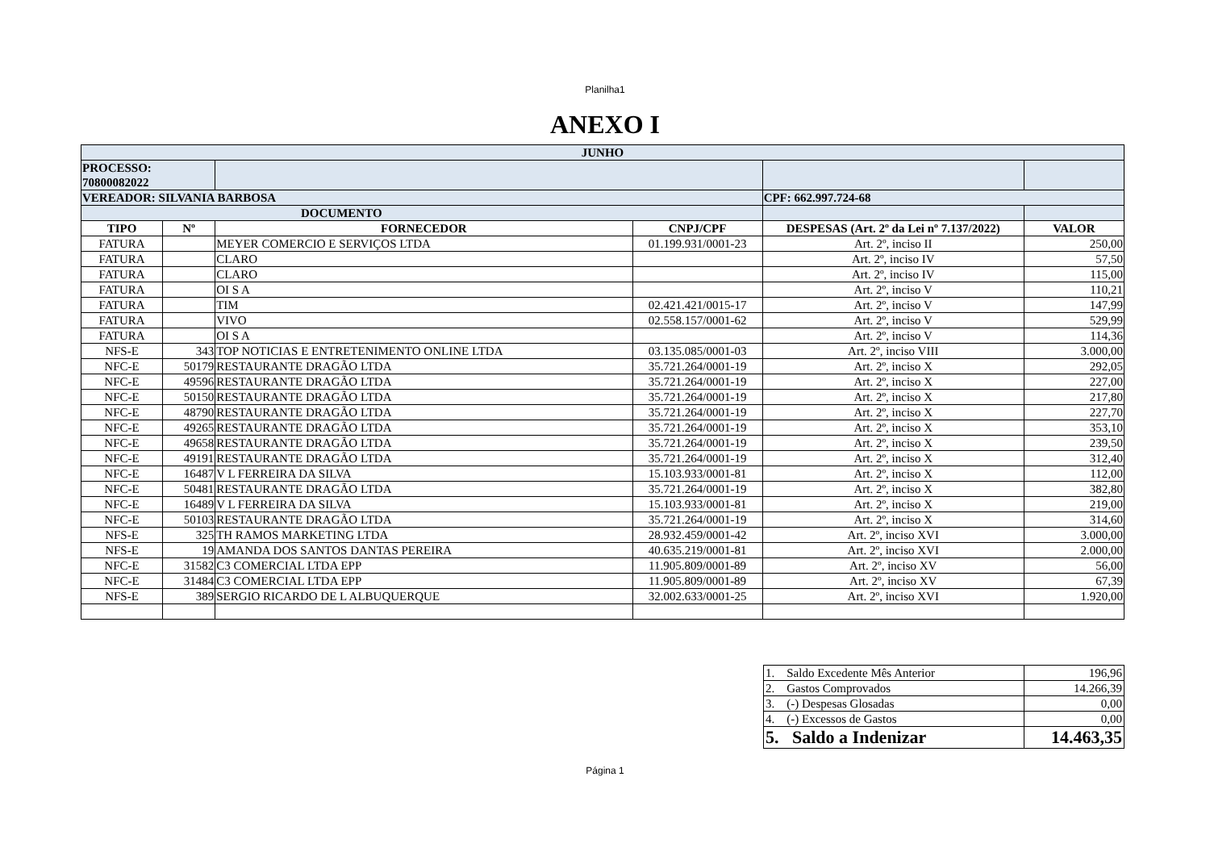Planilha1
ANEXO I
| JUNHO | | | | | |
| --- | --- | --- | --- | --- | --- |
| PROCESSO: 70800082022 | | | | | |
| VEREADOR: SILVANIA BARBOSA | | | | CPF: 662.997.724-68 | |
| DOCUMENTO | | | | | |
| TIPO | Nº | FORNECEDOR | CNPJ/CPF | DESPESAS (Art. 2º da Lei nº 7.137/2022) | VALOR |
| FATURA | | MEYER COMERCIO E SERVIÇOS LTDA | 01.199.931/0001-23 | Art. 2º, inciso II | 250,00 |
| FATURA | | CLARO | | Art. 2º, inciso IV | 57,50 |
| FATURA | | CLARO | | Art. 2º, inciso IV | 115,00 |
| FATURA | | OI S A | | Art. 2º, inciso V | 110,21 |
| FATURA | | TIM | 02.421.421/0015-17 | Art. 2º, inciso V | 147,99 |
| FATURA | | VIVO | 02.558.157/0001-62 | Art. 2º, inciso V | 529,99 |
| FATURA | | OI S A | | Art. 2º, inciso V | 114,36 |
| NFS-E | 343 | TOP NOTICIAS E ENTRETENIMENTO ONLINE LTDA | 03.135.085/0001-03 | Art. 2º, inciso VIII | 3.000,00 |
| NFC-E | 50179 | RESTAURANTE DRAGÃO LTDA | 35.721.264/0001-19 | Art. 2º, inciso X | 292,05 |
| NFC-E | 49596 | RESTAURANTE DRAGÃO LTDA | 35.721.264/0001-19 | Art. 2º, inciso X | 227,00 |
| NFC-E | 50150 | RESTAURANTE DRAGÃO LTDA | 35.721.264/0001-19 | Art. 2º, inciso X | 217,80 |
| NFC-E | 48790 | RESTAURANTE DRAGÃO LTDA | 35.721.264/0001-19 | Art. 2º, inciso X | 227,70 |
| NFC-E | 49265 | RESTAURANTE DRAGÃO LTDA | 35.721.264/0001-19 | Art. 2º, inciso X | 353,10 |
| NFC-E | 49658 | RESTAURANTE DRAGÃO LTDA | 35.721.264/0001-19 | Art. 2º, inciso X | 239,50 |
| NFC-E | 49191 | RESTAURANTE DRAGÃO LTDA | 35.721.264/0001-19 | Art. 2º, inciso X | 312,40 |
| NFC-E | 16487 | V L FERREIRA DA SILVA | 15.103.933/0001-81 | Art. 2º, inciso X | 112,00 |
| NFC-E | 50481 | RESTAURANTE DRAGÃO LTDA | 35.721.264/0001-19 | Art. 2º, inciso X | 382,80 |
| NFC-E | 16489 | V L FERREIRA DA SILVA | 15.103.933/0001-81 | Art. 2º, inciso X | 219,00 |
| NFC-E | 50103 | RESTAURANTE DRAGÃO LTDA | 35.721.264/0001-19 | Art. 2º, inciso X | 314,60 |
| NFS-E | 325 | TH RAMOS MARKETING LTDA | 28.932.459/0001-42 | Art. 2º, inciso XVI | 3.000,00 |
| NFS-E | 19 | AMANDA DOS SANTOS DANTAS PEREIRA | 40.635.219/0001-81 | Art. 2º, inciso XVI | 2.000,00 |
| NFC-E | 31582 | C3 COMERCIAL LTDA EPP | 11.905.809/0001-89 | Art. 2º, inciso XV | 56,00 |
| NFC-E | 31484 | C3 COMERCIAL LTDA EPP | 11.905.809/0001-89 | Art. 2º, inciso XV | 67,39 |
| NFS-E | 389 | SERGIO RICARDO DE L ALBUQUERQUE | 32.002.633/0001-25 | Art. 2º, inciso XVI | 1.920,00 |
| 1. Saldo Excedente Mês Anterior | 196,96 |
| 2. Gastos Comprovados | 14.266,39 |
| 3. (-) Despesas Glosadas | 0,00 |
| 4. (-) Excessos de Gastos | 0,00 |
| 5. Saldo a Indenizar | 14.463,35 |
Página 1